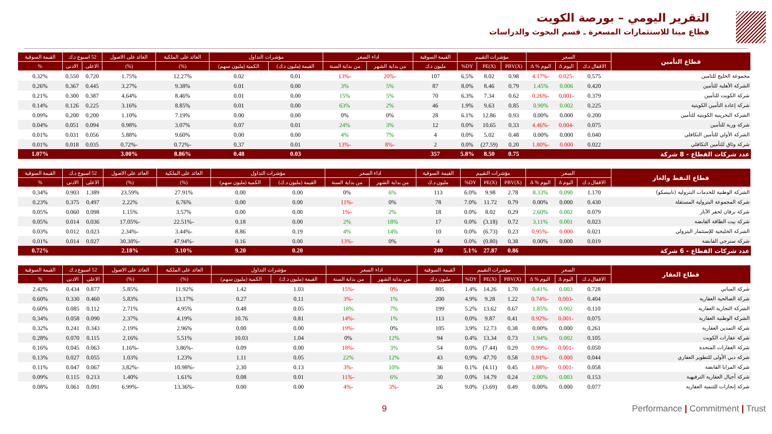التقرير اليومي – بورصة الكويت
قطاع مينا للاستثمارات المسعرة ـ قسم البحوث والدراسات
| قطاع التأمين | السعر | | | مؤشرات التقييم | | | القيمة السوقية | اداء السعر | | مؤشرات التداول | | العائد على الملكية | العائد على الاصول | 52 اسبوع د.ك | | القيمة السوقية |
| --- | --- | --- | --- | --- | --- | --- | --- | --- | --- | --- | --- | --- | --- | --- | --- | --- |
| | الاقفال د.ك | اليوم Δ | اليوم % Δ | PBV(X) | PE(X) | DY% | مليون د.ك | من بداية الشهر | من بداية السنة | القيمة (مليون د.ك) | الكمية (مليون سهم) | (%) | (%) | الاعلى | الادنى | % |
| مجموعة الخليج للتامين | 0.575 | -0.025 | -4.17% | 0.98 | 8.02 | 6.5% | 107 | -20% | -13% | 0.01 | 0.02 | 12.27% | 1.75% | 0.720 | 0.550 | 0.32% |
| الشركة الأهلية للتأمين | 0.420 | 0.006 | 1.45% | 0.79 | 8.46 | 8.0% | 87 | 5% | 3% | 0.00 | 0.01 | 9.38% | 3.27% | 0.445 | 0.367 | 0.26% |
| شركة الكويت للتأمين | 0.379 | -0.001 | -0.26% | 0.62 | 7.34 | 6.3% | 70 | 5% | 15% | 0.00 | 0.01 | 8.46% | 4.64% | 0.387 | 0.300 | 0.21% |
| شركة إعادة التأمين الكويتية | 0.225 | 0.002 | 0.90% | 0.85 | 9.63 | 1.9% | 46 | 2% | 63% | 0.00 | 0.01 | 8.85% | 3.16% | 0.225 | 0.126 | 0.14% |
| الشركة البحرينية الكويتية للتأمين | 0.200 | 0.000 | 0.00% | 0.93 | 12.86 | 6.1% | 28 | 0% | 0% | 0.00 | 0.00 | 7.19% | 1.10% | 0.200 | 0.200 | 0.09% |
| شركة وربة للتأمين | 0.075 | -0.004 | -4.46% | 0.33 | 10.65 | 0.0% | 12 | 3% | 24% | 0.01 | 0.07 | 3.07% | 0.98% | 0.094 | 0.051 | 0.04% |
| الشركة الأولي للتأمين التكافلي | 0.040 | 0.000 | 0.00% | 0.48 | 5.02 | 0.0% | 4 | 7% | 4% | 0.00 | 0.00 | 9.60% | 5.88% | 0.056 | 0.031 | 0.01% |
| شركة وثاق للتأمين التكافلي | 0.022 | 0.000 | -1.80% | 0.20 | (27.59) | 0.0% | 2 | -8% | -13% | 0.01 | 0.37 | -0.72% | -0.72% | 0.035 | 0.018 | 0.01% |
| عدد شركات القطاع - 8 شركة | | | | 0.75 | 8.50 | 5.8% | 357 | | | 0.03 | 0.48 | 8.86% | 3.00% | | | 1.07% |
| قطاع النفط والغاز | السعر | | | مؤشرات التقييم | | | القيمة السوقية | اداء السعر | | مؤشرات التداول | | العائد على الملكية | العائد على الاصول | 52 اسبوع د.ك | | القيمة السوقية |
| --- | --- | --- | --- | --- | --- | --- | --- | --- | --- | --- | --- | --- | --- | --- | --- | --- |
| | الاقفال د.ك | اليوم Δ | اليوم % Δ | PBV(X) | PE(X) | DY% | مليون د.ك | من بداية الشهر | من بداية السنة | القيمة (مليون د.ك) | الكمية (مليون سهم) | (%) | (%) | الاعلى | الادنى | % |
| الشركة الوطنية للخدمات البترولية (نابيسكو) | 1.170 | 0.090 | 8.33% | 2.78 | 9.98 | 6.0% | 113 | 6% | 0% | 0.00 | 0.00 | 27.91% | 23.59% | 1.389 | 0.903 | 0.34% |
| شركة المجموعة البترولية المستقلة | 0.430 | 0.000 | 0.00% | 0.79 | 11.72 | 7.0% | 78 | 0% | -11% | 0.00 | 0.00 | 6.76% | 2.22% | 0.497 | 0.375 | 0.23% |
| شركة برقان لحفر الآبار | 0.079 | 0.002 | 2.60% | 0.29 | 8.02 | 0.0% | 18 | 2% | -1% | 0.00 | 0.00 | 3.57% | 1.15% | 0.098 | 0.060 | 0.05% |
| شركة بيت الطاقة القابضة | 0.023 | 0.001 | 3.11% | 0.72 | (3.18) | 0.0% | 17 | 18% | 2% | 0.00 | 0.18 | -22.51% | -17.05% | 0.036 | 0.014 | 0.05% |
| الشركة الخليجية للإستثمار البترولي | 0.021 | 0.000 | -0.95% | 0.23 | (6.73) | 0.0% | 10 | 14% | 4% | 0.19 | 8.86 | -3.44% | -2.34% | 0.023 | 0.012 | 0.03% |
| شركة سنرجي القابضة | 0.019 | 0.000 | 0.00% | 0.38 | (0.80) | 0.0% | 4 | 0% | -13% | 0.00 | 0.16 | -47.94% | -30.38% | 0.027 | 0.014 | 0.01% |
| عدد شركات القطاع - 6 شركة | | | | 0.86 | 27.87 | 5.1% | 240 | | | 0.20 | 9.20 | 3.10% | 2.18% | | | 0.72% |
| قطاع العقار | السعر | | | مؤشرات التقييم | | | القيمة السوقية | اداء السعر | | مؤشرات التداول | | العائد على الملكية | العائد على الاصول | 52 اسبوع د.ك | | القيمة السوقية |
| --- | --- | --- | --- | --- | --- | --- | --- | --- | --- | --- | --- | --- | --- | --- | --- | --- |
| | الاقفال د.ك | اليوم Δ | اليوم % Δ | PBV(X) | PE(X) | DY% | مليون د.ك | من بداية الشهر | من بداية السنة | القيمة (مليون د.ك) | الكمية (مليون سهم) | (%) | (%) | الاعلى | الادنى | % |
| شركة المباني | 0.728 | 0.003 | 0.41% | 1.70 | 14.26 | 1.4% | 805 | 0% | -15% | 1.03 | 1.42 | 11.92% | 5.85% | 0.877 | 0.434 | 2.42% |
| شركة الصالحية العقارية | 0.404 | -0.003 | -0.74% | 1.22 | 9.28 | 4.9% | 200 | 1% | -3% | 0.11 | 0.27 | 13.17% | 5.83% | 0.460 | 0.330 | 0.60% |
| الشركة التجارية العقارية | 0.110 | 0.002 | 1.85% | 0.67 | 13.62 | 5.2% | 199 | 7% | 18% | 0.05 | 0.48 | 4.95% | 2.71% | 0.112 | 0.085 | 0.60% |
| الشركة الوطنية العقارية | 0.075 | -0.001 | -0.92% | 0.41 | 9.87 | 0.0% | 113 | 1% | -14% | 0.81 | 10.76 | 4.19% | 2.37% | 0.090 | 0.058 | 0.34% |
| شركة التمدين العقارية | 0.261 | 0.000 | 0.00% | 0.38 | 12.73 | 3.9% | 105 | 0% | -19% | 0.00 | 0.00 | 2.96% | 2.19% | 0.343 | 0.241 | 0.32% |
| شركة عقارات الكويت | 0.105 | 0.002 | 1.94% | 0.73 | 13.34 | 0.4% | 94 | 12% | 0% | 1.04 | 10.03 | 5.51% | 2.16% | 0.115 | 0.070 | 0.28% |
| شركة العقارات المتحدة | 0.050 | -0.001 | -0.99% | 0.29 | (7.44) | 0.0% | 54 | 3% | -18% | 0.00 | 0.09 | -3.86% | -1.16% | 0.063 | 0.045 | 0.16% |
| شركة دبي الأولى للتطوير العقاري | 0.044 | 0.000 | -0.91% | 0.58 | 47.70 | 0.9% | 43 | 12% | 22% | 0.05 | 1.11 | 1.23% | 1.03% | 0.055 | 0.027 | 0.13% |
| شركة المزايا القابضة | 0.058 | -0.001 | -1.88% | 0.45 | (4.11) | 0.1% | 36 | 10% | -3% | 0.13 | 2.30 | -10.98% | -3.82% | 0.067 | 0.047 | 0.11% |
| شركة أجيال العقارية الترفيهية | 0.153 | 0.003 | 2.00% | 0.24 | 14.79 | 0.0% | 30 | 6% | -11% | 0.01 | 0.08 | 1.61% | 1.40% | 0.213 | 0.115 | 0.09% |
| شركة إنجازات للتنمية العقاريه | 0.077 | 0.000 | 0.00% | 0.49 | (3.69) | 9.0% | 26 | -3% | -4% | 0.00 | 0.00 | -13.36% | -6.99% | 0.091 | 0.061 | 0.08% |
9 Performance | Commitment | Trust